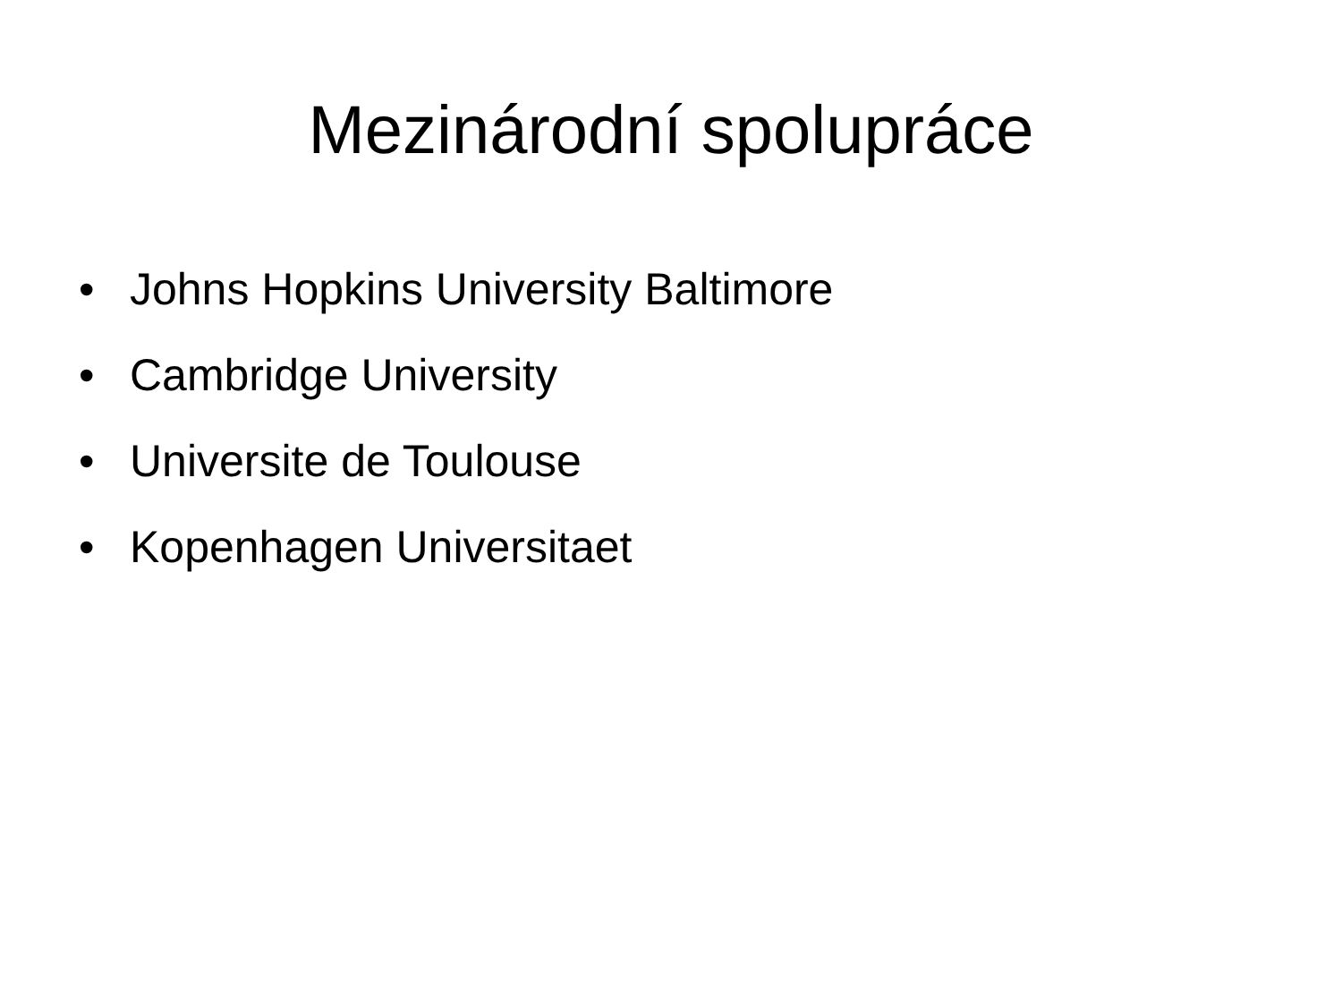Mezinárodní spolupráce
• Johns Hopkins University Baltimore
• Cambridge University
• Universite de Toulouse
• Kopenhagen Universitaet